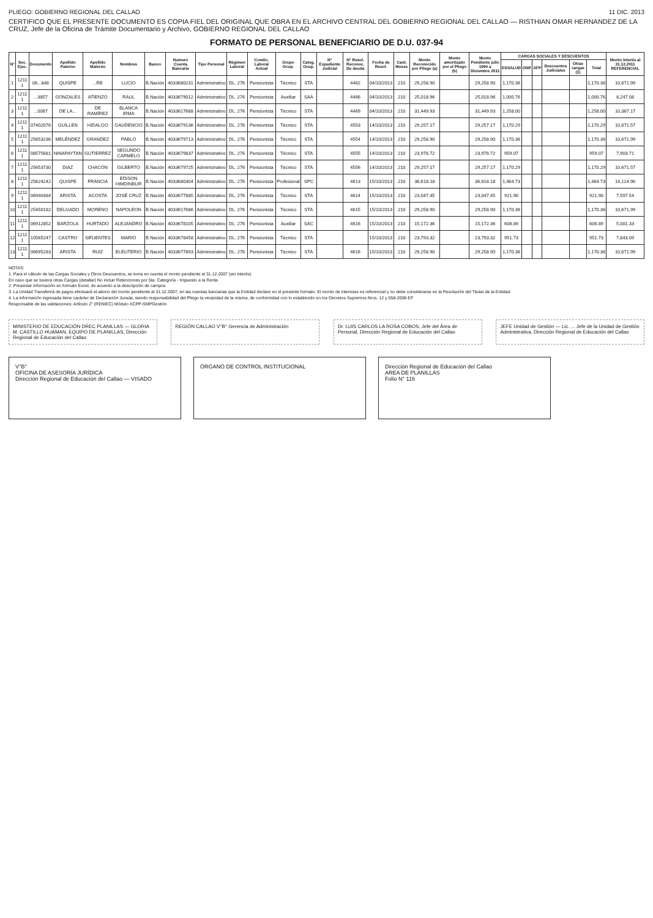PLIEGO: GOBIERNO REGIONAL DEL CALLAO 11 DIC. 2013
CERTIFICO QUE EL PRESENTE DOCUMENTO ES COPIA FIEL DEL ORIGINAL QUE OBRA EN EL ARCHIVO CENTRAL DEL GOBIERNO REGIONAL DEL CALLAO — RISTHIAN OMAR HERNANDEZ DE LA CRUZ, Jefe de la Oficina de Trámite Documentario y Archivo, GOBIERNO REGIONAL DEL CALLAO
FORMATO DE PERSONAL BENEFICIARIO DE D.U. 037-94
| N° | Sec. Ejec. | Documento | Apellido Paterno | Apellido Materno | Nombres | Banco | Numero Cuenta Bancaria | Tipo Personal | Régimen Laboral | Condic. Laboral Actual | Grupo Ocup. | Categ. Ocup. | N° Expediente Judicial | N° Resol. Reconoc. De deuda | Fecha de Resol. | Cant. Meses | Monto Reconocido por Pliego (a) | Monto amortizado por el Pliego (b) | Monto Pendiente julio 1994 a Diciembre 2011 | CARGAS SOCIALES Y DESCUENTOS | | | | | | Monto Interés al 31.12.2011 REFERENCIAL |
| --- | --- | --- | --- | --- | --- | --- | --- | --- | --- | --- | --- | --- | --- | --- | --- | --- | --- | --- | --- | --- | --- | --- | --- | --- | --- | --- |
| | | | | | | | | | | | | | | | | | | | | ESSALUD | ONP | AFP | Descuentos Judiciales | Otras cargas (1) | Total | |
| 1 | 1211 1 | 06...848 | QUISPE | ...RE | LUCIO | B.Nación | 4033680231 | Administrativo | DL. 276 | Pensionista | Técnico | STA | | 4462 | 04/10/2013 | 210 | 29,258.90 | | 29,258.90 | 1,170.36 | | | | | 1,170.36 | 10,671.99 |
| 2 | 1211 1 | ...3857 | GONZALES | ATIENZO | RAUL | B.Nación | 4033679012 | Administrativo | DL. 276 | Pensionista | Auxiliar | SAA | | 4466 | 04/10/2013 | 210 | 25,018.96 | | 25,018.96 | 1,000.76 | | | | | 1,000.76 | 8,247.08 |
| 3 | 1211 1 | ...0087 | DE LA... | DE RAMÍREZ | BLANCA IRMA | B.Nación | 4033617688 | Administrativo | DL. 276 | Pensionista | Técnico | STA | | 4469 | 04/10/2013 | 210 | 31,449.93 | | 31,449.93 | 1,258.00 | | | | | 1,258.00 | 10,367.17 |
| 4 | 1211 1 | 07402076 | GUILLEN | HIDALGO | GAUDENCIO | B.Nación | 4033679136 | Administrativo | DL. 276 | Pensionista | Técnico | STA | | 4553 | 14/10/2013 | 210 | 29,257.17 | | 29,257.17 | 1,170.29 | | | | | 1,170.29 | 10,671.57 |
| 5 | 1211 1 | 25653236 | MELÉNDEZ | GRANDEZ | PABLO | B.Nación | 4033679713 | Administrativo | DL. 276 | Pensionista | Técnico | STA | | 4554 | 14/10/2013 | 210 | 29,258.90 | | 29,258.90 | 1,170.36 | | | | | 1,170.36 | 10,671.99 |
| 6 | 1211 1 | 08575681 | NINAPAYTAN | GUTIERREZ | SEGUNDO CARMELO | B.Nación | 4033679837 | Administrativo | DL. 276 | Pensionista | Técnico | STA | | 4555 | 14/10/2013 | 210 | 23,976.72 | | 23,976.72 | 959.07 | | | | | 959.07 | 7,903.71 |
| 7 | 1211 1 | 25653730 | DIAZ | CHACÓN | GILBERTO | B.Nación | 4033679725 | Administrativo | DL. 276 | Pensionista | Técnico | STA | | 4556 | 14/10/2013 | 210 | 29,257.17 | | 29,257.17 | 1,170.29 | | | | | 1,170.29 | 10,671.57 |
| 8 | 1211 1 | 25624242 | QUISPE | FRANCIA | EDISON HIMDINBUR | B.Nación | 4033680304 | Administrativo | DL. 276 | Pensionista | Profesional | SPC | | 4613 | 15/10/2013 | 210 | 36,618.18 | | 36,618.18 | 1,464.73 | | | | | 1,464.73 | 14,124.90 |
| 9 | 1211 1 | 06940484 | ARISTA | ACOSTA | JOSÉ CRUZ | B.Nación | 4033677885 | Administrativo | DL. 276 | Pensionista | Técnico | STA | | 4614 | 15/10/2013 | 210 | 23,047.45 | | 23,047.45 | 921.90 | | | | | 921.90 | 7,597.54 |
| 10 | 1211 1 | 25450182 | DELGADO | MORENO | NAPOLEON | B.Nación | 4033617686 | Administrativo | DL. 276 | Pensionista | Técnico | STA | | 4615 | 15/10/2013 | 210 | 29,258.90 | | 29,258.90 | 1,170.36 | | | | | 1,170.36 | 10,671.99 |
| 11 | 1211 1 | 06912852 | BARZOLA | HURTADO | ALEJANDRO | B.Nación | 4033678105 | Administrativo | DL. 276 | Pensionista | Auxiliar | SAC | | 4616 | 15/10/2013 | 210 | 15,172.36 | | 15,172.36 | 606.89 | | | | | 606.89 | 5,001.33 |
| 12 | 1211 1 | 10565247 | CASTRO | SIFUENTES | MARIO | B.Nación | 4033678458 | Administrativo | DL. 276 | Pensionista | Técnico | STA | | | 15/10/2013 | 210 | 23,793.32 | | 23,793.32 | 951.73 | | | | | 951.73 | 7,843.09 |
| 13 | 1211 1 | 06695283 | ARISTA | RUIZ | ELEUTERIO | B.Nación | 4033677893 | Administrativo | DL. 276 | Pensionista | Técnico | STA | | 4616 | 15/10/2013 | 210 | 29,258.90 | | 29,258.90 | 1,170.36 | | | | | 1,170.36 | 10,671.99 |
NOTAS:
1. Para el cálculo de las Cargas Sociales y Otros Descuentos, se toma en cuenta el monto pendiente al 31.12.2007 (sin interés)
En caso que se tuviera otras Cargas (detallar) No incluir Retenciones por 5ta. Categoría - Impuesto a la Renta
2. Presentar información en formato Excel, de acuerdo a la descripción de campos
3. La Unidad Transferirá de pagos efectuará el abono del monto pendiente al 31.12.2007, en las cuentas bancarias que la Entidad declare en el presente formato. El monto de intereses es referencial y no debe considerarse en la Resolución del Titular de la Entidad
4. La información ingresada tiene carácter de Declaración Jurada, siendo responsabilidad del Pliego la veracidad de la misma, de conformidad con lo establecido en los Decretos Supremos Nros. 12 y 058-2008-EF
Responsable de las validaciones: Artículo 2° (RENIEC) Módulo XCPP-SMPGestión
MINISTERIO DE EDUCACIÓN DREC PLANILLAS — GLORIA M. CASTILLO HUAMAN, EQUIPO DE PLANILLAS, Dirección Regional de Educación del Callao
REGIÓN CALLAO V°B° Gerencia de Administración
Dr. LUIS CARLOS LA ROSA COBOS, Jefe del Área de Personal, Dirección Regional de Educación del Callao
JEFE Unidad de Gestión — Lic. ... Jefe de la Unidad de Gestión Administrativa, Dirección Regional de Educación del Callao
V°B°
OFICINA DE ASESORÍA JURÍDICA
Dirección Regional de Educación del Callao — VISADO
ÓRGANO DE CONTROL INSTITUCIONAL Dirección Regional de Educación del Callao
AREA DE PLANILLAS
Folio N° 116